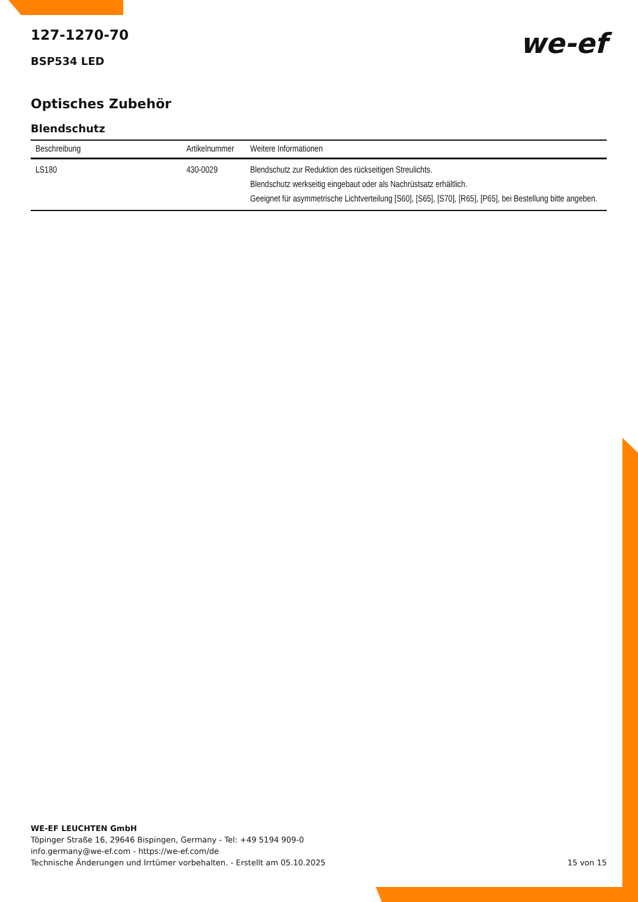127-1270-70
we-ef
BSP534 LED
Optisches Zubehör
Blendschutz
| Beschreibung | Artikelnummer | Weitere Informationen |
| --- | --- | --- |
| LS180 | 430-0029 | Blendschutz zur Reduktion des rückseitigen Streulichts. Blendschutz werkseitig eingebaut oder als Nachrüstsatz erhältlich. Geeignet für asymmetrische Lichtverteilung [S60], [S65], [S70], [R65], [P65], bei Bestellung bitte angeben. |
WE-EF LEUCHTEN GmbH
Töpinger Straße 16, 29646 Bispingen, Germany - Tel: +49 5194 909-0
info.germany@we-ef.com - https://we-ef.com/de
Technische Änderungen und Irrtümer vorbehalten. - Erstellt am 05.10.2025
15 von 15